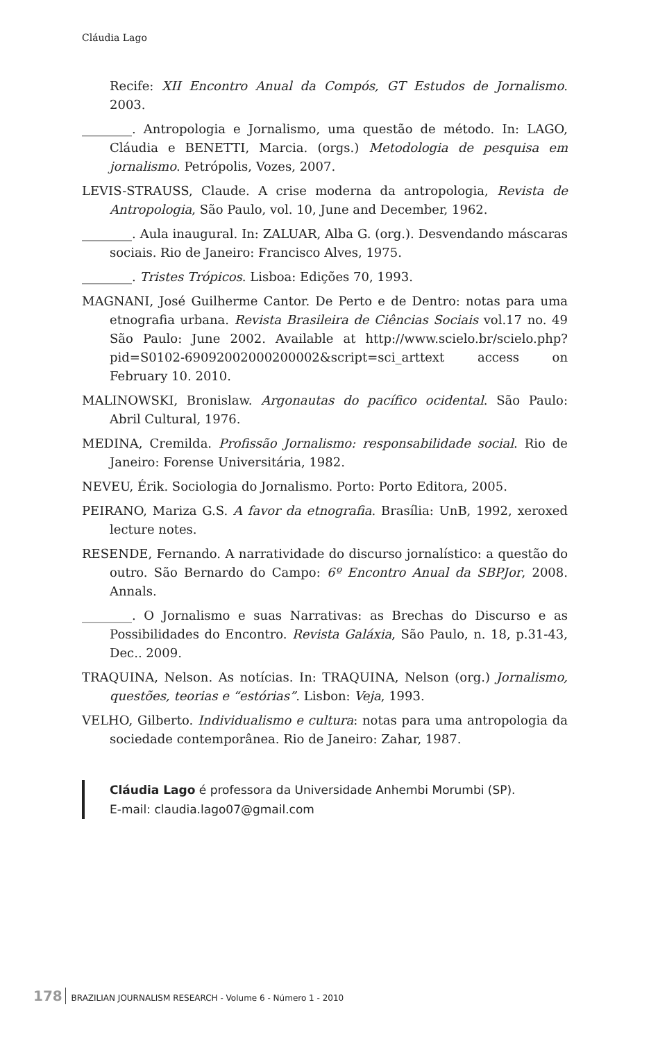Cláudia Lago
Recife: XII Encontro Anual da Compós, GT Estudos de Jornalismo. 2003.
________. Antropologia e Jornalismo, uma questão de método. In: LAGO, Cláudia e BENETTI, Marcia. (orgs.) Metodologia de pesquisa em jornalismo. Petrópolis, Vozes, 2007.
LEVIS-STRAUSS, Claude. A crise moderna da antropologia, Revista de Antropologia, São Paulo, vol. 10, June and December, 1962.
________. Aula inaugural. In: ZALUAR, Alba G. (org.). Desvendando máscaras sociais. Rio de Janeiro: Francisco Alves, 1975.
________. Tristes Trópicos. Lisboa: Edições 70, 1993.
MAGNANI, José Guilherme Cantor. De Perto e de Dentro: notas para uma etnografia urbana. Revista Brasileira de Ciências Sociais vol.17 no. 49 São Paulo: June 2002. Available at http://www.scielo.br/scielo.php?pid=S0102-69092002000200002&script=sci_arttext access on February 10. 2010.
MALINOWSKI, Bronislaw. Argonautas do pacífico ocidental. São Paulo: Abril Cultural, 1976.
MEDINA, Cremilda. Profissão Jornalismo: responsabilidade social. Rio de Janeiro: Forense Universitária, 1982.
NEVEU, Érik. Sociologia do Jornalismo. Porto: Porto Editora, 2005.
PEIRANO, Mariza G.S. A favor da etnografia. Brasília: UnB, 1992, xeroxed lecture notes.
RESENDE, Fernando. A narratividade do discurso jornalístico: a questão do outro. São Bernardo do Campo: 6º Encontro Anual da SBPJor, 2008. Annals.
________. O Jornalismo e suas Narrativas: as Brechas do Discurso e as Possibilidades do Encontro. Revista Galáxia, São Paulo, n. 18, p.31-43, Dec.. 2009.
TRAQUINA, Nelson. As notícias. In: TRAQUINA, Nelson (org.) Jornalismo, questões, teorias e “estórias”. Lisbon: Veja, 1993.
VELHO, Gilberto. Individualismo e cultura: notas para uma antropologia da sociedade contemporânea. Rio de Janeiro: Zahar, 1987.
Cláudia Lago é professora da Universidade Anhembi Morumbi (SP).
E-mail: claudia.lago07@gmail.com
178 BRAZILIAN JOURNALISM RESEARCH - Volume 6 - Número 1 - 2010